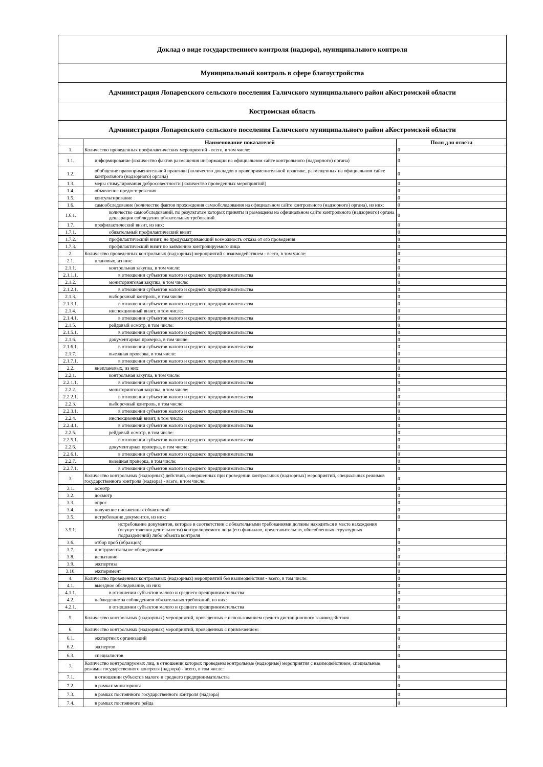| Доклад о виде государственного контроля (надзора), муниципального контроля | | |
| Муниципальный контроль в сфере благоустройства | | |
| Администрация Лопаревского сельского поселения Галичского муниципального район аКостромской области | | |
| Костромская область | | |
| Администрация Лопаревского сельского поселения Галичского муниципального район аКостромской области | | |
| | Наименование показателей | Поля для ответа |
| 1. | Количество проведенных профилактических мероприятий - всего, в том числе: | 0 |
| 1.1. | информирование (количество фактов размещения информации на официальном сайте контрольного (надзорного) органа) | 0 |
| 1.2. | обобщение правоприменительной практики (количество докладов о правоприменительной практике, размещенных на официальном сайте контрольного (надзорного) органа) | 0 |
| 1.3. | меры стимулирования добросовестности (количество проведенных мероприятий) | 0 |
| 1.4. | объявление предостережения | 0 |
| 1.5. | консультирование | 0 |
| 1.6. | самообследование (количество фактов прохождения самообследования на официальном сайте контрольного (надзорного) органа), из них: | 0 |
| 1.6.1. | количество самообследований, по результатам которых приняты и размещены на официальном сайте контрольного (надзорного) органа декларации соблюдения обязательных требований | 0 |
| 1.7. | профилактический визит, из них: | 0 |
| 1.7.1. | обязательный профилактический визит | 0 |
| 1.7.2. | профилактический визит, не предусматривающий возможность отказа от его проведения | 0 |
| 1.7.3. | профилактический визит по заявлению контролируемого лица | 0 |
| 2. | Количество проведенных контрольных (надзорных) мероприятий с взаимодействием - всего, в том числе: | 0 |
| 2.1. | плановых, из них: | 0 |
| 2.1.1. | контрольная закупка, в том числе: | 0 |
| 2.1.1.1. | в отношении субъектов малого и среднего предпринимательства | 0 |
| 2.1.2. | мониторинговая закупка, в том числе: | 0 |
| 2.1.2.1. | в отношении субъектов малого и среднего предпринимательства | 0 |
| 2.1.3. | выборочный контроль, в том числе: | 0 |
| 2.1.3.1. | в отношении субъектов малого и среднего предпринимательства | 0 |
| 2.1.4. | инспекционный визит, в том числе: | 0 |
| 2.1.4.1. | в отношении субъектов малого и среднего предпринимательства | 0 |
| 2.1.5. | рейдовый осмотр, в том числе: | 0 |
| 2.1.5.1. | в отношении субъектов малого и среднего предпринимательства | 0 |
| 2.1.6. | документарная проверка, в том числе: | 0 |
| 2.1.6.1. | в отношении субъектов малого и среднего предпринимательства | 0 |
| 2.1.7. | выездная проверка, в том числе: | 0 |
| 2.1.7.1. | в отношении субъектов малого и среднего предпринимательства | 0 |
| 2.2. | внеплановых, из них: | 0 |
| 2.2.1. | контрольная закупка, в том числе: | 0 |
| 2.2.1.1. | в отношении субъектов малого и среднего предпринимательства | 0 |
| 2.2.2. | мониторинговая закупка, в том числе: | 0 |
| 2.2.2.1. | в отношении субъектов малого и среднего предпринимательства | 0 |
| 2.2.3. | выборочный контроль, в том числе: | 0 |
| 2.2.3.1. | в отношении субъектов малого и среднего предпринимательства | 0 |
| 2.2.4. | инспекционный визит, в том числе: | 0 |
| 2.2.4.1. | в отношении субъектов малого и среднего предпринимательства | 0 |
| 2.2.5. | рейдовый осмотр, в том числе: | 0 |
| 2.2.5.1. | в отношении субъектов малого и среднего предпринимательства | 0 |
| 2.2.6. | документарная проверка, в том числе: | 0 |
| 2.2.6.1. | в отношении субъектов малого и среднего предпринимательства | 0 |
| 2.2.7. | выездная проверка, в том числе: | 0 |
| 2.2.7.1. | в отношении субъектов малого и среднего предпринимательства | 0 |
| 3. | Количество контрольных (надзорных) действий, совершенных при проведении контрольных (надзорных) мероприятий, специальных режимов государственного контроля (надзора) - всего, в том числе: | 0 |
| 3.1. | осмотр | 0 |
| 3.2. | досмотр | 0 |
| 3.3. | опрос | 0 |
| 3.4. | получение письменных объяснений | 0 |
| 3.5. | истребование документов, из них: | 0 |
| 3.5.1. | истребование документов, которые в соответствии с обязательными требованиями должны находиться в месте нахождения (осуществления деятельности) контролируемого лица (его филиалов, представительств, обособленных структурных подразделений) либо объекта контроля | 0 |
| 3.6. | отбор проб (образцов) | 0 |
| 3.7. | инструментальное обследование | 0 |
| 3.8. | испытание | 0 |
| 3.9. | экспертиза | 0 |
| 3.10. | эксперимент | 0 |
| 4. | Количество проведенных контрольных (надзорных) мероприятий без взаимодействия - всего, в том числе: | 0 |
| 4.1. | выездное обследование, из них: | 0 |
| 4.1.1. | в отношении субъектов малого и среднего предпринимательства | 0 |
| 4.2. | наблюдение за соблюдением обязательных требований, из них: | 0 |
| 4.2.1. | в отношении субъектов малого и среднего предпринимательства | 0 |
| 5. | Количество контрольных (надзорных) мероприятий, проведенных с использованием средств дистанционного взаимодействия | 0 |
| 6. | Количество контрольных (надзорных) мероприятий, проведенных с привлечением: | 0 |
| 6.1. | экспертных организаций | 0 |
| 6.2. | экспертов | 0 |
| 6.3. | специалистов | 0 |
| 7. | Количество контролируемых лиц, в отношении которых проведены контрольные (надзорные) мероприятия с взаимодействием, специальные режимы государственного контроля (надзора) - всего, в том числе: | 0 |
| 7.1. | в отношении субъектов малого и среднего предпринимательства | 0 |
| 7.2. | в рамках мониторинга | 0 |
| 7.3. | в рамках постоянного государственного контроля (надзора) | 0 |
| 7.4. | в рамках постоянного рейда | 0 |